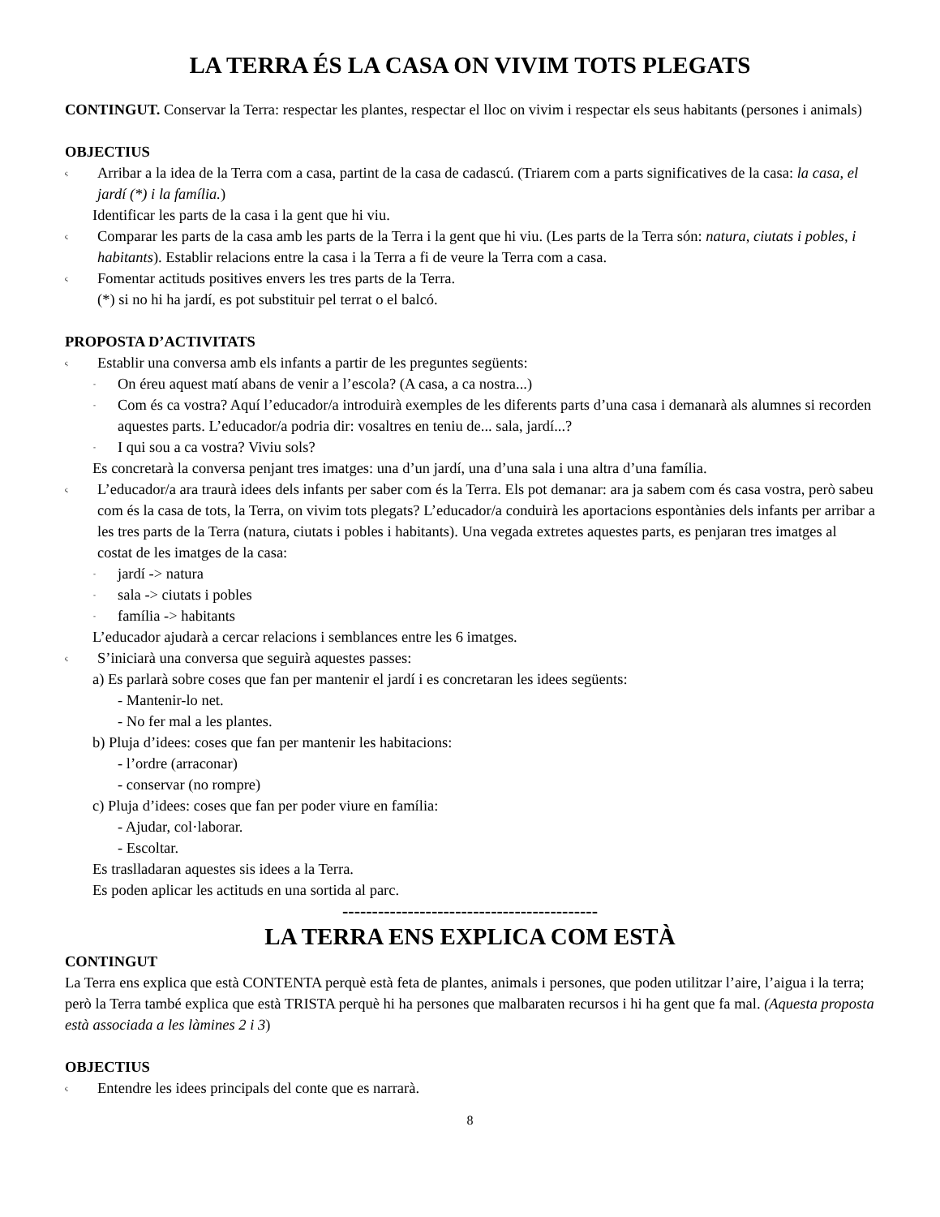LA TERRA ÉS LA CASA ON VIVIM TOTS PLEGATS
CONTINGUT. Conservar la Terra: respectar les plantes, respectar el lloc on vivim i respectar els seus habitants (persones i animals)
OBJECTIUS
ς
Arribar a la idea de la Terra com a casa, partint de la casa de cadascú. (Triarem com a parts significatives de la casa: la casa, el jardí (*) i la família.)
Identificar les parts de la casa i la gent que hi viu.
ς
Comparar les parts de la casa amb les parts de la Terra i la gent que hi viu. (Les parts de la Terra són: natura, ciutats i pobles, i habitants). Establir relacions entre la casa i la Terra a fi de veure la Terra com a casa.
ς
Fomentar actituds positives envers les tres parts de la Terra.
(*) si no hi ha jardí, es pot substituir pel terrat o el balcó.
PROPOSTA D’ACTIVITATS
ς
Establir una conversa amb els infants a partir de les preguntes següents:
-
On éreu aquest matí abans de venir a l’escola? (A casa, a ca nostra...)
-
Com és ca vostra? Aquí l’educador/a introduirà exemples de les diferents parts d’una casa i demanarà als alumnes si recorden aquestes parts. L’educador/a podria dir: vosaltres en teniu de... sala, jardí...?
-
I qui sou a ca vostra? Viviu sols?
Es concretarà la conversa penjant tres imatges: una d’un jardí, una d’una sala i una altra d’una família.
ς
L’educador/a ara traurà idees dels infants per saber com és la Terra. Els pot demanar: ara ja sabem com és casa vostra, però sabeu com és la casa de tots, la Terra, on vivim tots plegats? L’educador/a conduirà les aportacions espontànies dels infants per arribar a les tres parts de la Terra (natura, ciutats i pobles i habitants). Una vegada extretes aquestes parts, es penjaran tres imatges al costat de les imatges de la casa:
-
jardí -> natura
-
sala -> ciutats i pobles
-
família -> habitants
L’educador ajudarà a cercar relacions i semblances entre les 6 imatges.
ς
S’iniciarà una conversa que seguirà aquestes passes:
a) Es parlarà sobre coses que fan per mantenir el jardí i es concretaran les idees següents:
- Mantenir-lo net.
- No fer mal a les plantes.
b) Pluja d’idees: coses que fan per mantenir les habitacions:
- l’ordre (arraconar)
- conservar (no rompre)
c) Pluja d’idees: coses que fan per poder viure en família:
- Ajudar, col·laborar.
- Escoltar.
Es traslladaran aquestes sis idees a la Terra.
Es poden aplicar les actituds en una sortida al parc.
-------------------------------------------
LA TERRA ENS EXPLICA COM ESTÀ
CONTINGUT
La Terra ens explica que està CONTENTA perquè està feta de plantes, animals i persones, que poden utilitzar l’aire, l’aigua i la terra; però la Terra també explica que està TRISTA perquè hi ha persones que malbaraten recursos i hi ha gent que fa mal. (Aquesta proposta està associada a les làmines 2 i 3)
OBJECTIUS
ς
Entendre les idees principals del conte que es narrarà.
8